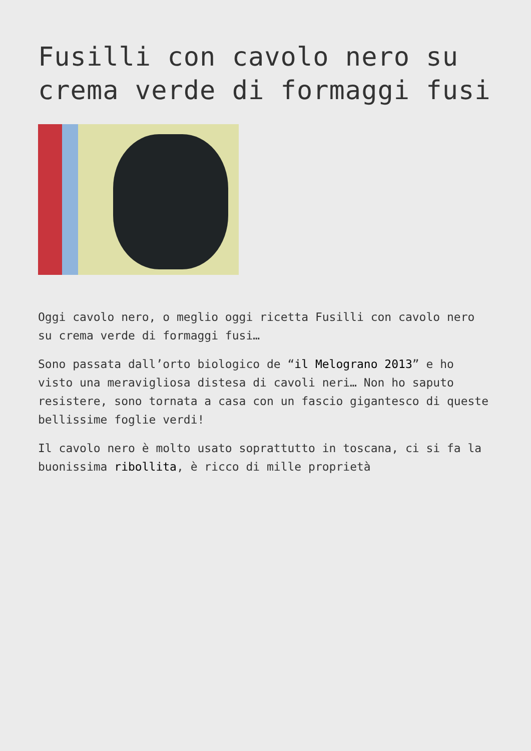Fusilli con cavolo nero su crema verde di formaggi fusi
Oggi cavolo nero, o meglio oggi ricetta Fusilli con cavolo nero su crema verde di formaggi fusi…
Sono passata dall’orto biologico de “il Melograno 2013” e ho visto una meravigliosa distesa di cavoli neri… Non ho saputo resistere, sono tornata a casa con un fascio gigantesco di queste bellissime foglie verdi!
Il cavolo nero è molto usato soprattutto in toscana, ci si fa la buonissima ribollita, è ricco di mille proprietà